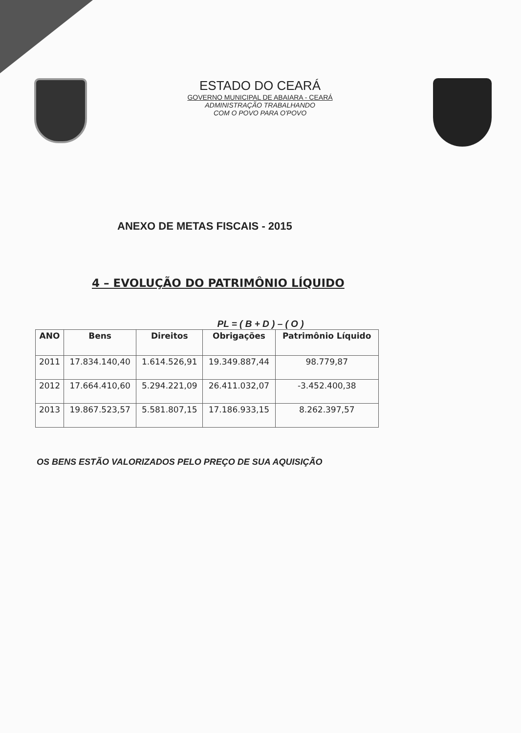ESTADO DO CEARÁ
GOVERNO MUNICIPAL DE ABAIARA - CEARÁ
ADMINISTRAÇÃO TRABALHANDO
COM O POVO PARA O'POVO
ANEXO DE METAS FISCAIS - 2015
4 – EVOLUÇÃO DO PATRIMÔNIO LÍQUIDO
PL = ( B + D ) – ( O )
| ANO | Bens | Direitos | Obrigações | Patrimônio Líquido |
| --- | --- | --- | --- | --- |
| 2011 | 17.834.140,40 | 1.614.526,91 | 19.349.887,44 | 98.779,87 |
| 2012 | 17.664.410,60 | 5.294.221,09 | 26.411.032,07 | -3.452.400,38 |
| 2013 | 19.867.523,57 | 5.581.807,15 | 17.186.933,15 | 8.262.397,57 |
OS BENS ESTÃO VALORIZADOS PELO PREÇO DE SUA AQUISIÇÃO